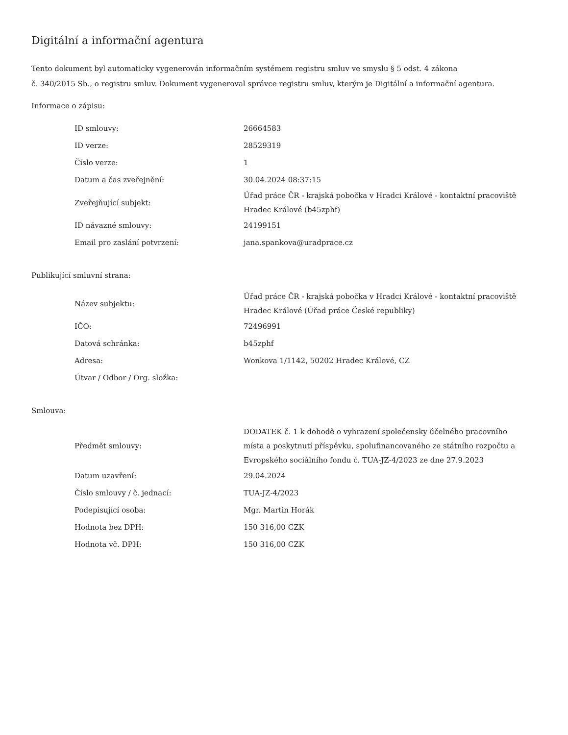Digitální a informační agentura
Tento dokument byl automaticky vygenerován informačním systémem registru smluv ve smyslu § 5 odst. 4 zákona
č. 340/2015 Sb., o registru smluv. Dokument vygeneroval správce registru smluv, kterým je Digitální a informační agentura.
Informace o zápisu:
| ID smlouvy: | 26664583 |
| ID verze: | 28529319 |
| Číslo verze: | 1 |
| Datum a čas zveřejnění: | 30.04.2024 08:37:15 |
| Zveřejňující subjekt: | Úřad práce ČR - krajská pobočka v Hradci Králové - kontaktní pracoviště Hradec Králové (b45zphf) |
| ID návazné smlouvy: | 24199151 |
| Email pro zaslání potvrzení: | jana.spankova@uradprace.cz |
Publikující smluvní strana:
| Název subjektu: | Úřad práce ČR - krajská pobočka v Hradci Králové - kontaktní pracoviště Hradec Králové (Úřad práce České republiky) |
| IČO: | 72496991 |
| Datová schránka: | b45zphf |
| Adresa: | Wonkova 1/1142, 50202 Hradec Králové, CZ |
| Útvar / Odbor / Org. složka: | |
Smlouva:
| Předmět smlouvy: | DODATEK č. 1 k dohodě o vyhrazení společensky účelného pracovního místa a poskytnutí příspěvku, spolufinancovaného ze státního rozpočtu a Evropského sociálního fondu č. TUA-JZ-4/2023 ze dne 27.9.2023 |
| Datum uzavření: | 29.04.2024 |
| Číslo smlouvy / č. jednací: | TUA-JZ-4/2023 |
| Podepisující osoba: | Mgr. Martin Horák |
| Hodnota bez DPH: | 150 316,00 CZK |
| Hodnota vč. DPH: | 150 316,00 CZK |